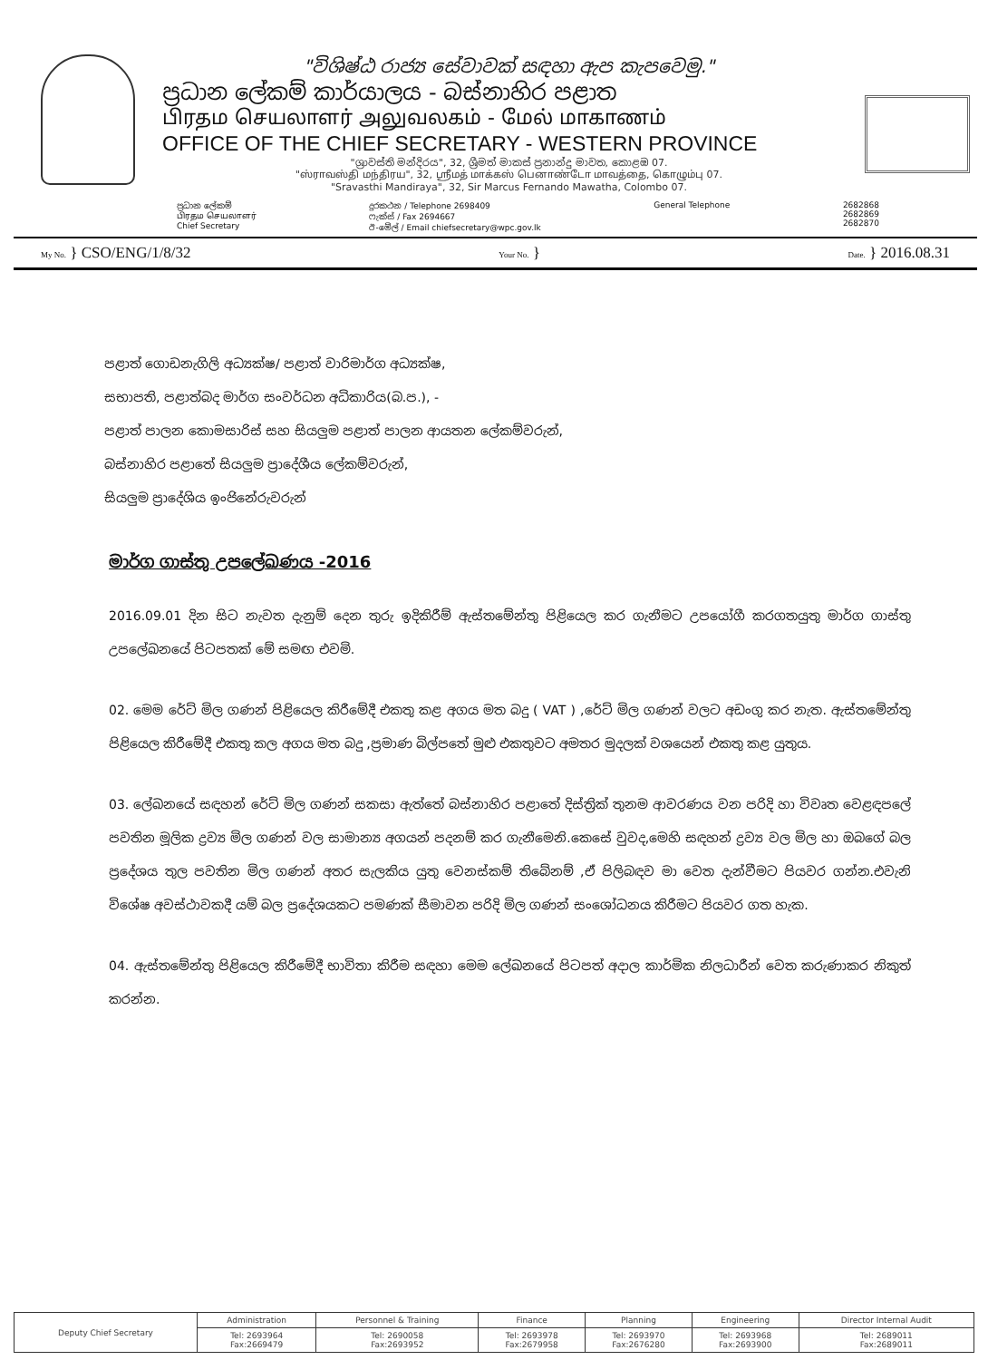"විශිෂ්ඨ රාජ්‍ය සේවාවක් සඳහා ඇප කැපවෙමු."
ප්‍රධාන ලේකම් කාර්යාලය - බස්නාහිර පළාත
பிரதம செயலாளர் அலுவலகம் - மேல் மாகாணம்
OFFICE OF THE CHIEF SECRETARY - WESTERN PROVINCE
"ශ්‍රාවස්ති මන්දිරය", 32, ශ්‍රීමත් මාකස් ප්‍රනාන්දු මාවත, කොළඹ 07.
"ஸ்ராவஸ்தி மந்திரய", 32, ஸ்ரீமத் மாக்கஸ் பெனாண்டோ மாவத்தை, கொழும்பு 07.
"Sravasthi Mandiraya", 32, Sir Marcus Fernando Mawatha, Colombo 07.
ප්‍රධාන ලේකම්
பிரதம செயலாளர்
Chief Secretary
දුරකථන / Telephone 2698409
ෆැක්ස් / Fax 2694667
ඊ-මේල් / Email chiefsecretary@wpc.gov.lk
General Telephone 2682868
2682869
2682870
My No. } CSO/ENG/1/8/32
Your No. }
Date. } 2016.08.31
පළාත් ගොඩනැගිලි අධ්‍යක්ෂ/ පළාත් වාරිමාර්ග අධ්‍යක්ෂ,
සභාපති, පළාත්බද මාර්ග සංවර්ධන අධිකාරිය(බ.ප.), -
පළාත් පාලන කොමසාරිස් සහ සියලුම පළාත් පාලන ආයතන ලේකම්වරුන්,
බස්නාහිර පළාතේ සියලුම ප්‍රාදේශීය ලේකම්වරුන්,
සියලුම ප්‍රාදේශිය ඉංජිනේරුවරුන්
මාර්ග ගාස්තු උපලේඛණය -2016
2016.09.01 දින සිට නැවත දැනුම් දෙන තුරු ඉදිකිරීම් ඇස්තමේන්තු පිළියෙල කර ගැනීමට උපයෝගී කරගතයුතු මාර්ග ගාස්තු උපලේඛනයේ පිටපතක් මේ සමඟ එවමි.
02. මෙම රේට් මිල ගණන් පිළියෙල කිරීමේදී එකතු කළ අගය මත බදු ( VAT ) ,රේට් මිල ගණන් වලට අඩංගු කර නැත. ඇස්තමේන්තු පිළියෙල කිරීමේදී එකතු කල අගය මත බදු ,ප්‍රමාණ බිල්පතේ මුළු එකතුවට අමතර මුදලක් වශයෙන් එකතු කළ යුතුය.
03. ලේඛනයේ සඳහන් රේට් මිල ගණන් සකසා ඇත්තේ බස්නාහිර පළාතේ දිස්ත්‍රික් තුනම ආවරණය වන පරිදි හා විවෘත වෙළඳපලේ පවතින මූලික ද්‍රව්‍ය මිල ගණන් වල සාමාන්‍ය අගයන් පදනම් කර ගැනීමෙනි.කෙසේ වුවද,මෙහි සඳහන් ද්‍රව්‍ය වල මිල හා ඔබගේ බල ප්‍රදේශය තුල පවතින මිල ගණන් අතර සැලකිය යුතු වෙනස්කම් තිබේනම් ,ඒ පිලිබඳව මා වෙත දැන්වීමට පියවර ගන්න.එවැනි විශේෂ අවස්ථාවකදී යම් බල ප්‍රදේශයකට පමණක් සීමාවන පරිදි මිල ගණන් සංශෝධනය කිරීමට පියවර ගත හැක.
04. ඇස්තමේන්තු පිළියෙල කිරීමේදී භාවිතා කිරීම සඳහා මෙම ලේඛනයේ පිටපත් අදාල කාර්මික නිලධාරීන් වෙත කරුණාකර නිකුත් කරන්න.
| Deputy Chief Secretary | Administration | Personnel & Training | Finance | Planning | Engineering | Director Internal Audit |
| | Tel: 2693964 Fax:2669479 | Tel: 2690058 Fax:2693952 | Tel: 2693978 Fax:2679958 | Tel: 2693970 Fax:2676280 | Tel: 2693968 Fax:2693900 | Tel: 2689011 Fax:2689011 |